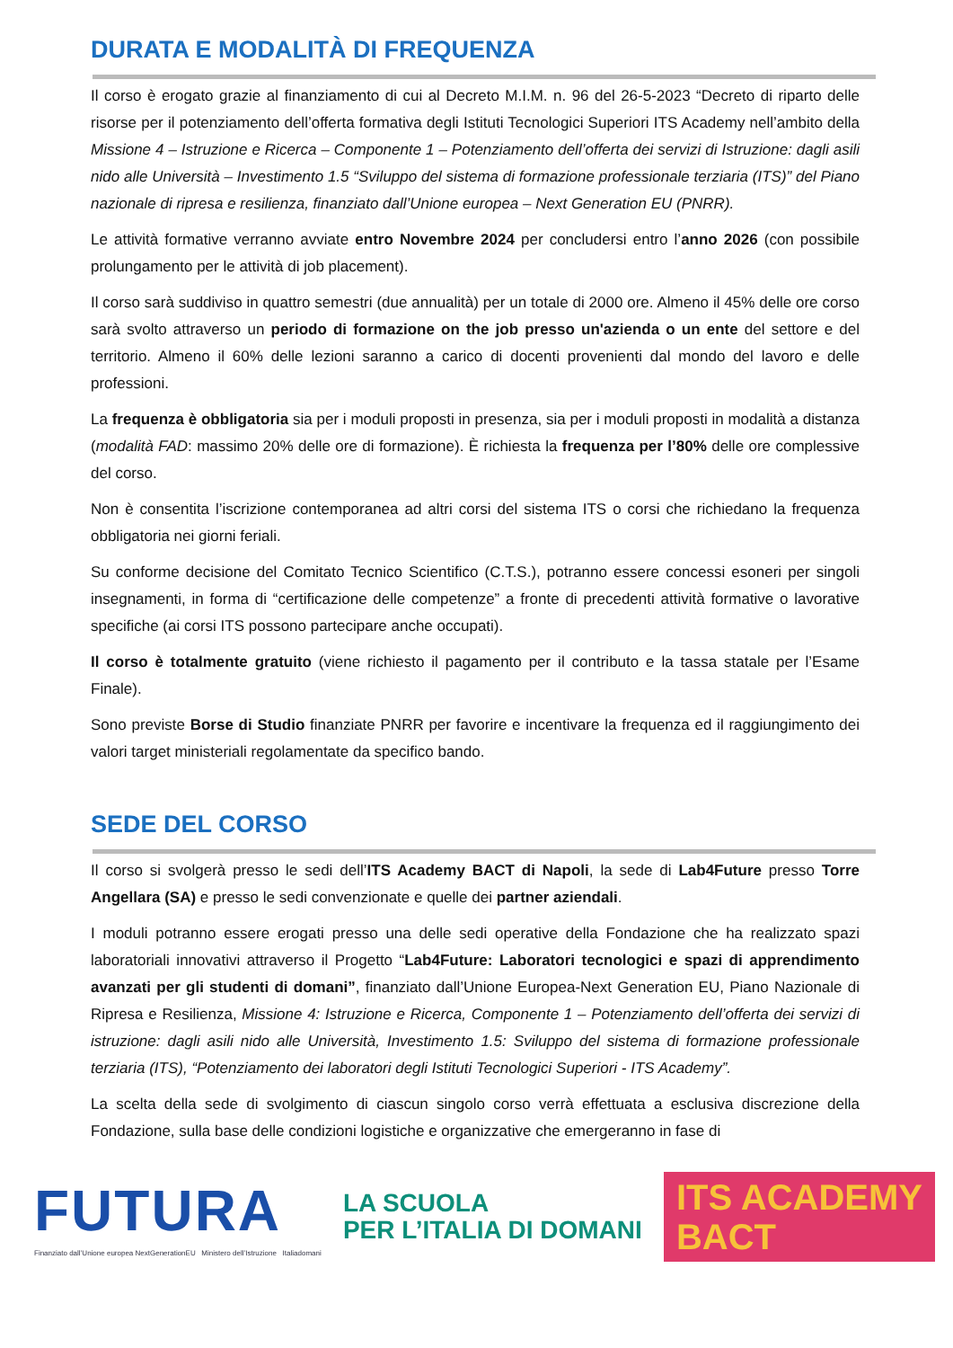DURATA E MODALITÀ DI FREQUENZA
Il corso è erogato grazie al finanziamento di cui al Decreto M.I.M. n. 96 del 26-5-2023 “Decreto di riparto delle risorse per il potenziamento dell’offerta formativa degli Istituti Tecnologici Superiori ITS Academy nell’ambito della Missione 4 – Istruzione e Ricerca – Componente 1 – Potenziamento dell’offerta dei servizi di Istruzione: dagli asili nido alle Università – Investimento 1.5 “Sviluppo del sistema di formazione professionale terziaria (ITS)” del Piano nazionale di ripresa e resilienza, finanziato dall’Unione europea – Next Generation EU (PNRR).
Le attività formative verranno avviate entro Novembre 2024 per concludersi entro l’anno 2026 (con possibile prolungamento per le attività di job placement).
Il corso sarà suddiviso in quattro semestri (due annualità) per un totale di 2000 ore. Almeno il 45% delle ore corso sarà svolto attraverso un periodo di formazione on the job presso un'azienda o un ente del settore e del territorio. Almeno il 60% delle lezioni saranno a carico di docenti provenienti dal mondo del lavoro e delle professioni.
La frequenza è obbligatoria sia per i moduli proposti in presenza, sia per i moduli proposti in modalità a distanza (modalità FAD: massimo 20% delle ore di formazione). È richiesta la frequenza per l’80% delle ore complessive del corso.
Non è consentita l’iscrizione contemporanea ad altri corsi del sistema ITS o corsi che richiedano la frequenza obbligatoria nei giorni feriali.
Su conforme decisione del Comitato Tecnico Scientifico (C.T.S.), potranno essere concessi esoneri per singoli insegnamenti, in forma di “certificazione delle competenze” a fronte di precedenti attività formative o lavorative specifiche (ai corsi ITS possono partecipare anche occupati).
Il corso è totalmente gratuito (viene richiesto il pagamento per il contributo e la tassa statale per l’Esame Finale).
Sono previste Borse di Studio finanziate PNRR per favorire e incentivare la frequenza ed il raggiungimento dei valori target ministeriali regolamentate da specifico bando.
SEDE DEL CORSO
Il corso si svolgerà presso le sedi dell’ITS Academy BACT di Napoli, la sede di Lab4Future presso Torre Angellara (SA) e presso le sedi convenzionate e quelle dei partner aziendali.
I moduli potranno essere erogati presso una delle sedi operative della Fondazione che ha realizzato spazi laboratoriali innovativi attraverso il Progetto “Lab4Future: Laboratori tecnologici e spazi di apprendimento avanzati per gli studenti di domani”, finanziato dall’Unione Europea-Next Generation EU, Piano Nazionale di Ripresa e Resilienza, Missione 4: Istruzione e Ricerca, Componente 1 – Potenziamento dell’offerta dei servizi di istruzione: dagli asili nido alle Università, Investimento 1.5: Sviluppo del sistema di formazione professionale terziaria (ITS), “Potenziamento dei laboratori degli Istituti Tecnologici Superiori - ITS Academy”.
La scelta della sede di svolgimento di ciascun singolo corso verrà effettuata a esclusiva discrezione della Fondazione, sulla base delle condizioni logistiche e organizzative che emergeranno in fase di
FUTURA
Finanziato dall’Unione europea NextGenerationEU Ministero dell’Istruzione Italiadomani
LA SCUOLA
PER L’ITALIA DI DOMANI
ITS ACADEMY
BACT